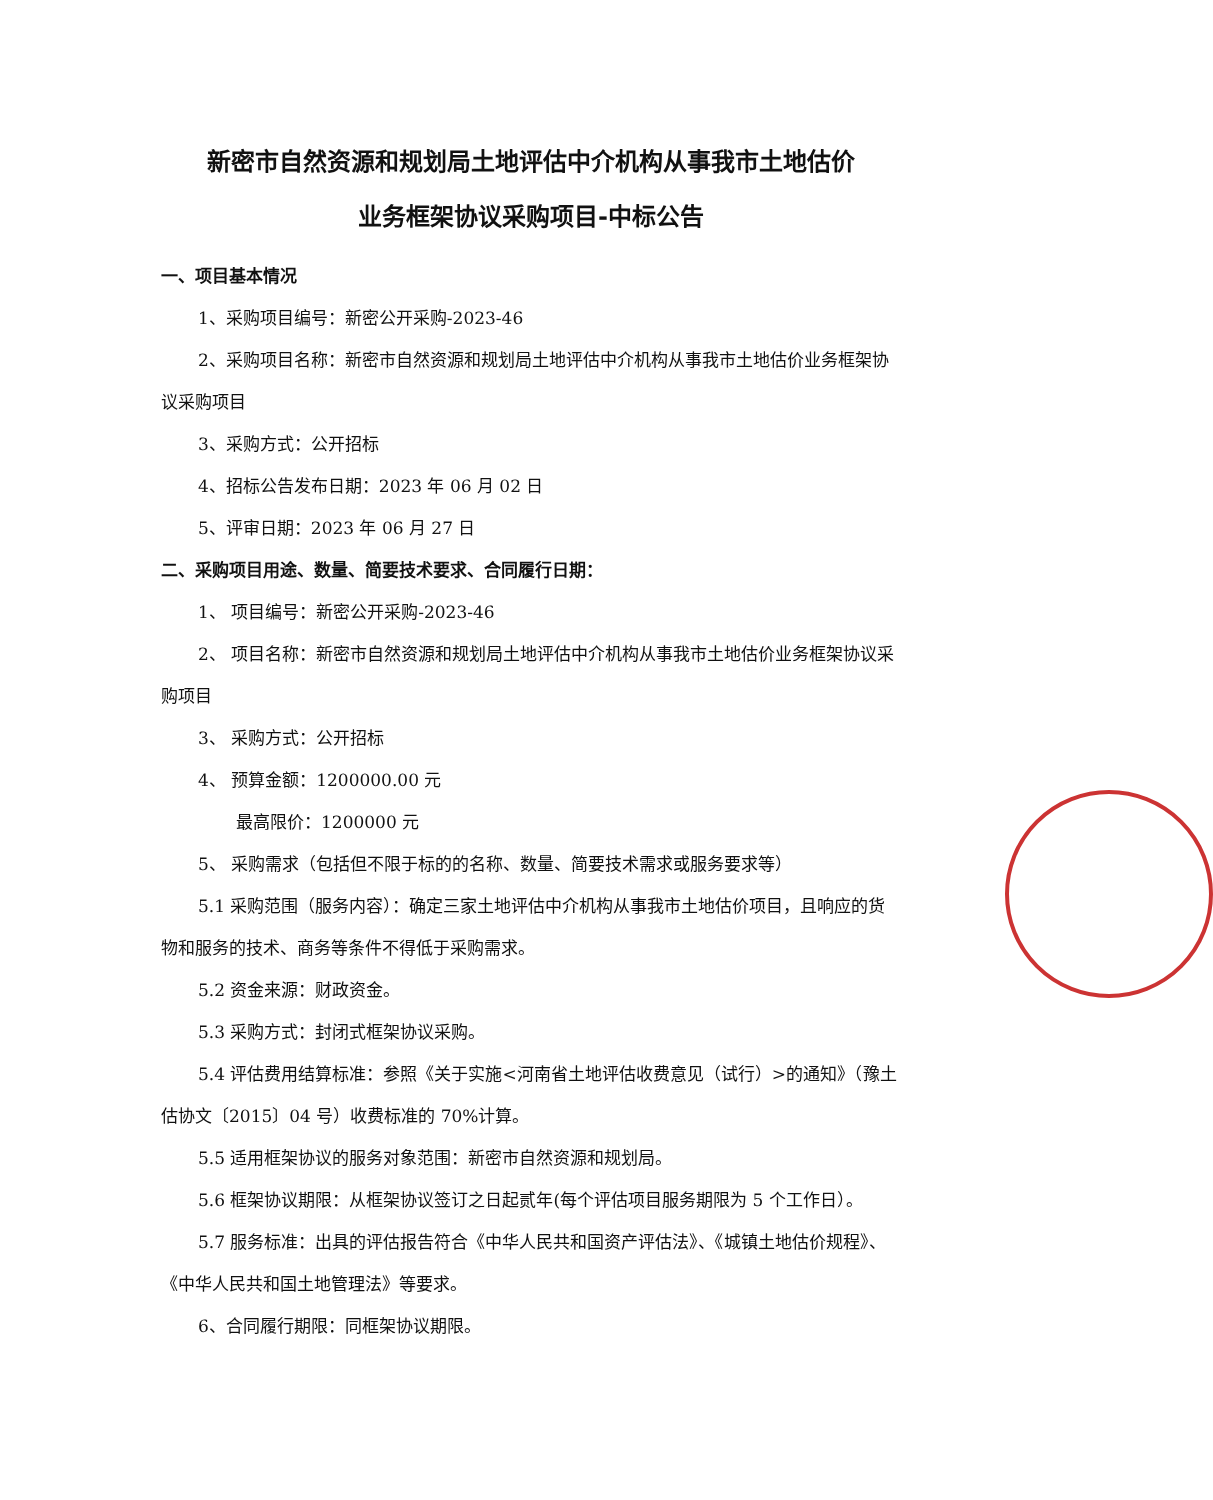新密市自然资源和规划局土地评估中介机构从事我市土地估价
业务框架协议采购项目-中标公告
一、项目基本情况
1、采购项目编号：新密公开采购-2023-46
2、采购项目名称：新密市自然资源和规划局土地评估中介机构从事我市土地估价业务框架协议采购项目
3、采购方式：公开招标
4、招标公告发布日期：2023 年 06 月 02 日
5、评审日期：2023 年 06 月 27 日
二、采购项目用途、数量、简要技术要求、合同履行日期：
1、 项目编号：新密公开采购-2023-46
2、 项目名称：新密市自然资源和规划局土地评估中介机构从事我市土地估价业务框架协议采购项目
3、 采购方式：公开招标
4、 预算金额：1200000.00 元
最高限价：1200000 元
5、 采购需求（包括但不限于标的的名称、数量、简要技术需求或服务要求等）
5.1 采购范围（服务内容）：确定三家土地评估中介机构从事我市土地估价项目，且响应的货物和服务的技术、商务等条件不得低于采购需求。
5.2 资金来源：财政资金。
5.3 采购方式：封闭式框架协议采购。
5.4 评估费用结算标准：参照《关于实施<河南省土地评估收费意见（试行）>的通知》（豫土估协文〔2015〕04 号）收费标准的 70%计算。
5.5 适用框架协议的服务对象范围：新密市自然资源和规划局。
5.6 框架协议期限：从框架协议签订之日起贰年(每个评估项目服务期限为 5 个工作日）。
5.7 服务标准：出具的评估报告符合《中华人民共和国资产评估法》、《城镇土地估价规程》、《中华人民共和国土地管理法》等要求。
6、合同履行期限：同框架协议期限。